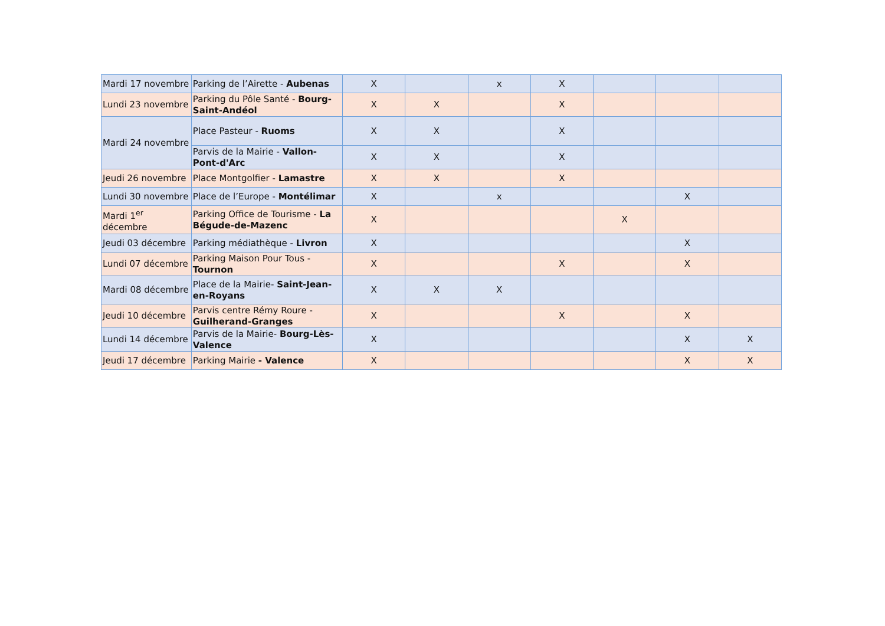| Mardi 17 novembre | Parking de l’Airette - Aubenas | X | | x | X | | | |
| Lundi 23 novembre | Parking du Pôle Santé - Bourg-Saint-Andéol | X | X | | X | | | |
| Mardi 24 novembre | Place Pasteur - Ruoms | X | X | | X | | | |
| | Parvis de la Mairie - Vallon-Pont-d'Arc | X | X | | X | | | |
| Jeudi 26 novembre | Place Montgolfier - Lamastre | X | X | | X | | | |
| Lundi 30 novembre | Place de l’Europe - Montélimar | X | | x | | | X | |
| Mardi 1<sup>er</sup> décembre | Parking Office de Tourisme - La Bégude-de-Mazenc | X | | | | X | | |
| Jeudi 03 décembre | Parking médiathèque - Livron | X | | | | | X | |
| Lundi 07 décembre | Parking Maison Pour Tous - Tournon | X | | | X | | X | |
| Mardi 08 décembre | Place de la Mairie- Saint-Jean-en-Royans | X | X | X | | | | |
| Jeudi 10 décembre | Parvis centre Rémy Roure - Guilherand-Granges | X | | | X | | X | |
| Lundi 14 décembre | Parvis de la Mairie- Bourg-Lès-Valence | X | | | | | X | X |
| Jeudi 17 décembre | Parking Mairie - Valence | X | | | | | X | X |